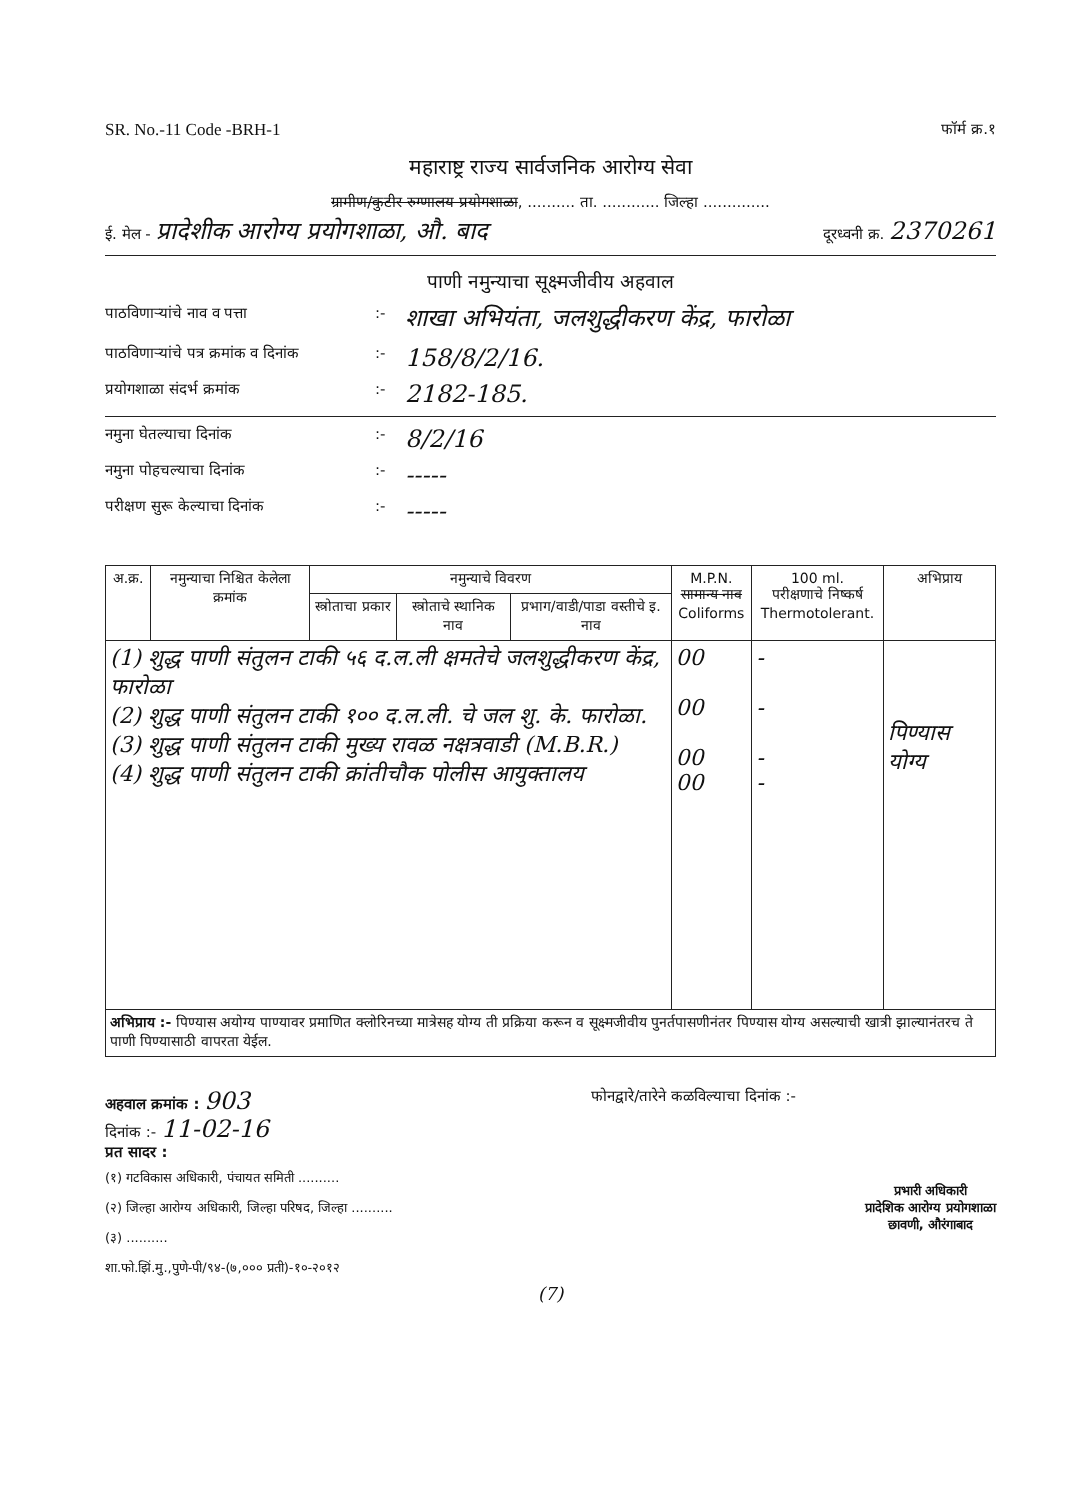SR. No.-11 Code -BRH-1 फॉर्म क्र.१
महाराष्ट्र राज्य सार्वजनिक आरोग्य सेवा
ग्रामीण/कुटीर रुग्णालय प्रयोगशाळा, .......... ता. ............ जिल्हा ..............
ई. मेल - प्रादेशीक आरोग्य प्रयोगशाळा, औ. बाद दूरध्वनी क्र. 2370261
पाणी नमुन्याचा सूक्ष्मजीवीय अहवाल
पाठविणाऱ्यांचे नाव व पत्ता:- शाखा अभियंता, जलशुद्धीकरण केंद्र, फारोळा
पाठविणाऱ्यांचे पत्र क्रमांक व दिनांक:- 158/8/2/16.
प्रयोगशाळा संदर्भ क्रमांक:- 2182-185.
नमुना घेतल्याचा दिनांक:- 8/2/16
नमुना पोहचल्याचा दिनांक:- -----
परीक्षण सुरू केल्याचा दिनांक:- -----
| अ.क्र. | नमुन्याचा निश्चित केलेला क्रमांक | नमुन्याचे विवरण | | | M.P.N. सामान्य नाव Coliforms | 100 ml. परीक्षणाचे निष्कर्ष Thermotolerant. | अभिप्राय |
| --- | --- | --- | --- | --- | --- | --- | --- |
| | | स्त्रोताचा प्रकार | स्त्रोताचे स्थानिक नाव | प्रभाग/वाडी/पाडा वस्तीचे इ. नाव | | | |
| (1) शुद्ध पाणी संतुलन टाकी ५६ द.ल.ली क्षमतेचे जलशुद्धीकरण केंद्र, फारोळा (2) शुद्ध पाणी संतुलन टाकी १०० द.ल.ली. चे जल शु. के. फारोळा. (3) शुद्ध पाणी संतुलन टाकी मुख्य रावळ नक्षत्रवाडी (M.B.R.) (4) शुद्ध पाणी संतुलन टाकी क्रांतीचौक पोलीस आयुक्तालय | | | | | 00 00 00 00 | - - - - | पिण्यास योग्य |
| अभिप्राय :- पिण्यास अयोग्य पाण्यावर प्रमाणित क्लोरिनच्या मात्रेसह योग्य ती प्रक्रिया करून व सूक्ष्मजीवीय पुनर्तपासणीनंतर पिण्यास योग्य असल्याची खात्री झाल्यानंतरच ते पाणी पिण्यासाठी वापरता येईल. | | | | | | | |
अहवाल क्रमांक : 903 फोनद्वारे/तारेने कळविल्याचा दिनांक :-
दिनांक :- 11-02-16
प्रत सादर :
(१) गटविकास अधिकारी, पंचायत समिती ..........
(२) जिल्हा आरोग्य अधिकारी, जिल्हा परिषद, जिल्हा ..........
(३) ..........
शा.फो.झिं.मु.,पुणे-पी/९४-(७,००० प्रती)-१०-२०१२
प्रभारी अधिकारी
प्रादेशिक आरोग्य प्रयोगशाळा
छावणी, औरंगाबाद
(7)